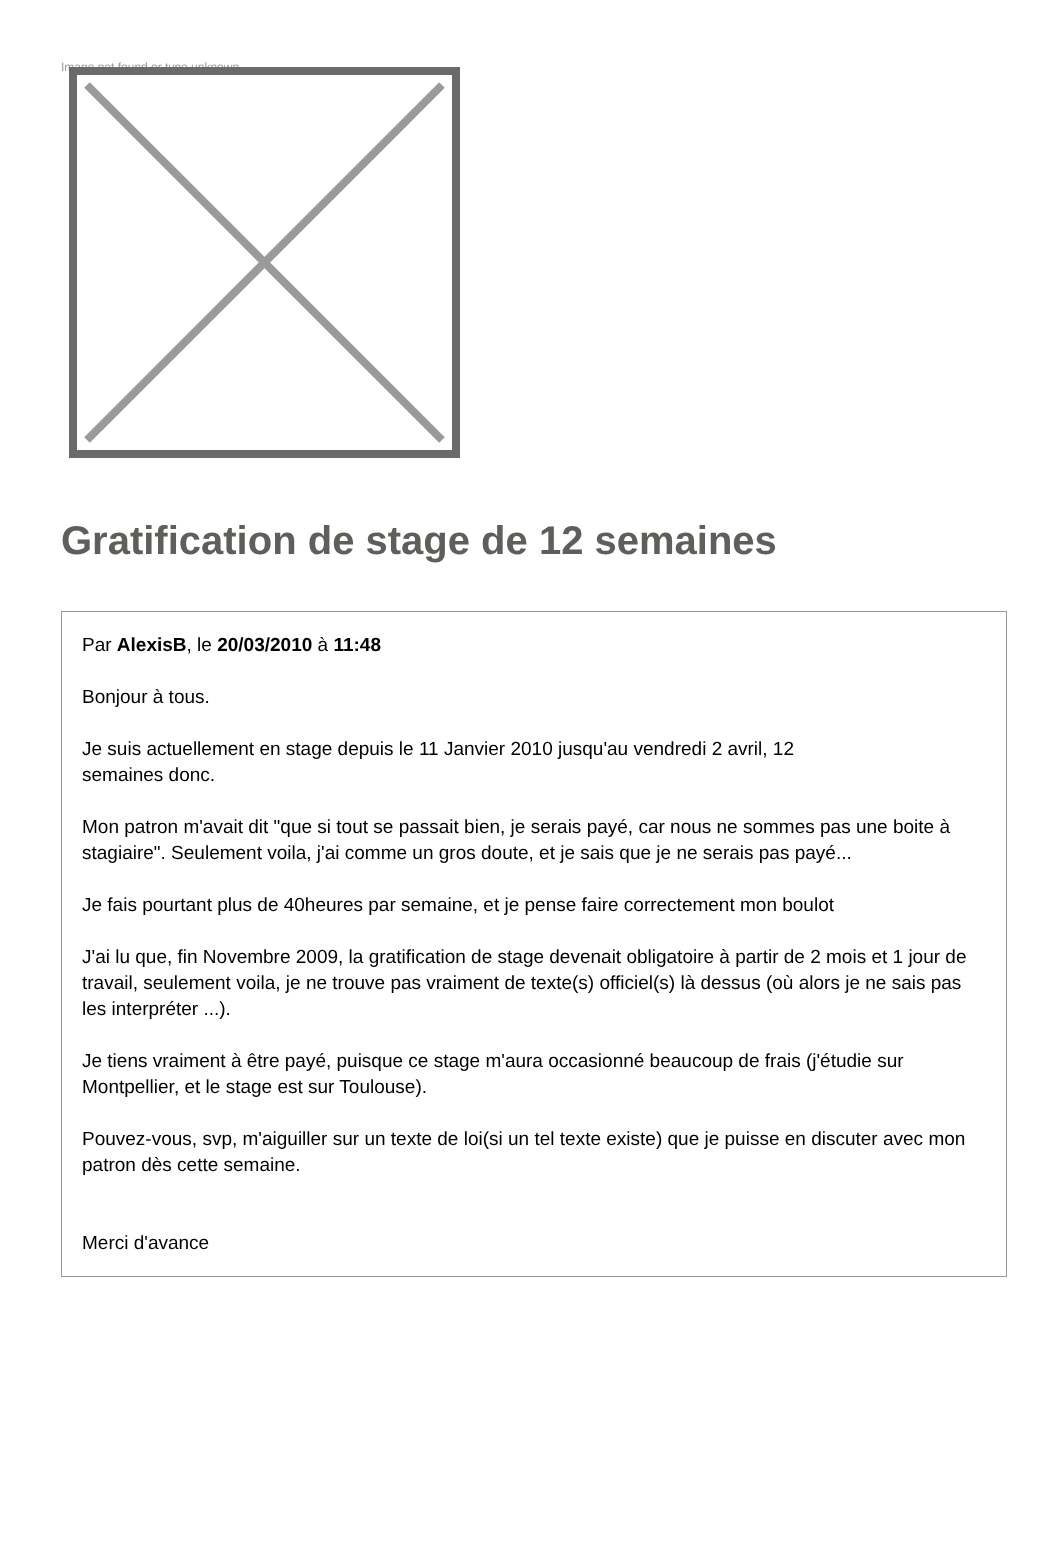Image not found or type unknown
Gratification de stage de 12 semaines
Par AlexisB, le 20/03/2010 à 11:48
Bonjour à tous.
Je suis actuellement en stage depuis le 11 Janvier 2010 jusqu'au vendredi 2 avril, 12
semaines donc.
Mon patron m'avait dit "que si tout se passait bien, je serais payé, car nous ne sommes pas une boite à stagiaire". Seulement voila, j'ai comme un gros doute, et je sais que je ne serais pas payé...
Je fais pourtant plus de 40heures par semaine, et je pense faire correctement mon boulot
J'ai lu que, fin Novembre 2009, la gratification de stage devenait obligatoire à partir de 2 mois et 1 jour de travail, seulement voila, je ne trouve pas vraiment de texte(s) officiel(s) là dessus (où alors je ne sais pas les interpréter ...).
Je tiens vraiment à être payé, puisque ce stage m'aura occasionné beaucoup de frais (j'étudie sur Montpellier, et le stage est sur Toulouse).
Pouvez-vous, svp, m'aiguiller sur un texte de loi(si un tel texte existe) que je puisse en discuter avec mon patron dès cette semaine.
Merci d'avance